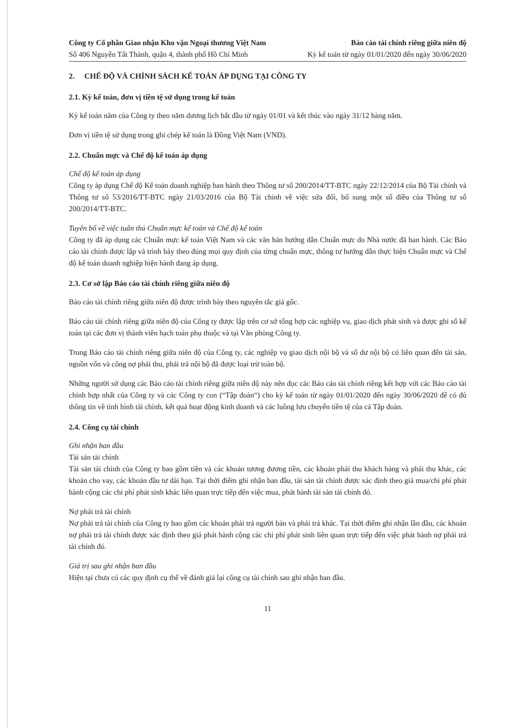Công ty Cổ phần Giao nhận Kho vận Ngoại thương Việt Nam Báo cáo tài chính riêng giữa niên độ
Số 406 Nguyễn Tất Thành, quận 4, thành phố Hồ Chí Minh Kỳ kế toán từ ngày 01/01/2020 đến ngày 30/06/2020
2. CHẾ ĐỘ VÀ CHÍNH SÁCH KẾ TOÁN ÁP DỤNG TẠI CÔNG TY
2.1. Kỳ kế toán, đơn vị tiền tệ sử dụng trong kế toán
Kỳ kế toán năm của Công ty theo năm dương lịch bắt đầu từ ngày 01/01 và kết thúc vào ngày 31/12 hàng năm.
Đơn vị tiền tệ sử dụng trong ghi chép kế toán là Đồng Việt Nam (VND).
2.2. Chuẩn mực và Chế độ kế toán áp dụng
Chế độ kế toán áp dụng
Công ty áp dụng Chế độ Kế toán doanh nghiệp ban hành theo Thông tư số 200/2014/TT-BTC ngày 22/12/2014 của Bộ Tài chính và Thông tư số 53/2016/TT-BTC ngày 21/03/2016 của Bộ Tài chính về việc sửa đổi, bổ sung một số điều của Thông tư số 200/2014/TT-BTC.
Tuyên bố về việc tuân thủ Chuẩn mực kế toán và Chế độ kế toán
Công ty đã áp dụng các Chuẩn mực kế toán Việt Nam và các văn bản hướng dẫn Chuẩn mực do Nhà nước đã ban hành. Các Báo cáo tài chính được lập và trình bày theo đúng mọi quy định của từng chuẩn mực, thông tư hướng dẫn thực hiện Chuẩn mực và Chế độ kế toán doanh nghiệp hiện hành đang áp dụng.
2.3. Cơ sở lập Báo cáo tài chính riêng giữa niên độ
Báo cáo tài chính riêng giữa niên độ được trình bày theo nguyên tắc giá gốc.
Báo cáo tài chính riêng giữa niên độ của Công ty được lập trên cơ sở tổng hợp các nghiệp vụ, giao dịch phát sinh và được ghi sổ kế toán tại các đơn vị thành viên hạch toán phụ thuộc và tại Văn phòng Công ty.
Trong Báo cáo tài chính riêng giữa niên độ của Công ty, các nghiệp vụ giao dịch nội bộ và số dư nội bộ có liên quan đến tài sản, nguồn vốn và công nợ phải thu, phải trả nội bộ đã được loại trừ toàn bộ.
Những người sử dụng các Báo cáo tài chính riêng giữa niên độ này nên đọc các Báo cáo tài chính riêng kết hợp với các Báo cáo tài chính hợp nhất của Công ty và các Công ty con (“Tập đoàn“) cho kỳ kế toán từ ngày 01/01/2020 đến ngày 30/06/2020 để có đủ thông tin về tình hình tài chính, kết quả hoạt động kinh doanh và các luồng lưu chuyển tiền tệ của cả Tập đoàn.
2.4. Công cụ tài chính
Ghi nhận ban đầu
Tài sản tài chính
Tài sản tài chính của Công ty bao gồm tiền và các khoản tương đương tiền, các khoản phải thu khách hàng và phải thu khác, các khoản cho vay, các khoản đầu tư dài hạn. Tại thời điểm ghi nhận ban đầu, tài sản tài chính được xác định theo giá mua/chi phí phát hành cộng các chi phí phát sinh khác liên quan trực tiếp đến việc mua, phát hành tài sản tài chính đó.
Nợ phải trả tài chính
Nợ phải trả tài chính của Công ty bao gồm các khoản phải trả người bán và phải trả khác. Tại thời điểm ghi nhận lần đầu, các khoản nợ phải trả tài chính được xác định theo giá phát hành cộng các chi phí phát sinh liên quan trực tiếp đến việc phát hành nợ phải trả tài chính đó.
Giá trị sau ghi nhận ban đầu
Hiện tại chưa có các quy định cụ thể về đánh giá lại công cụ tài chính sau ghi nhận ban đầu.
11